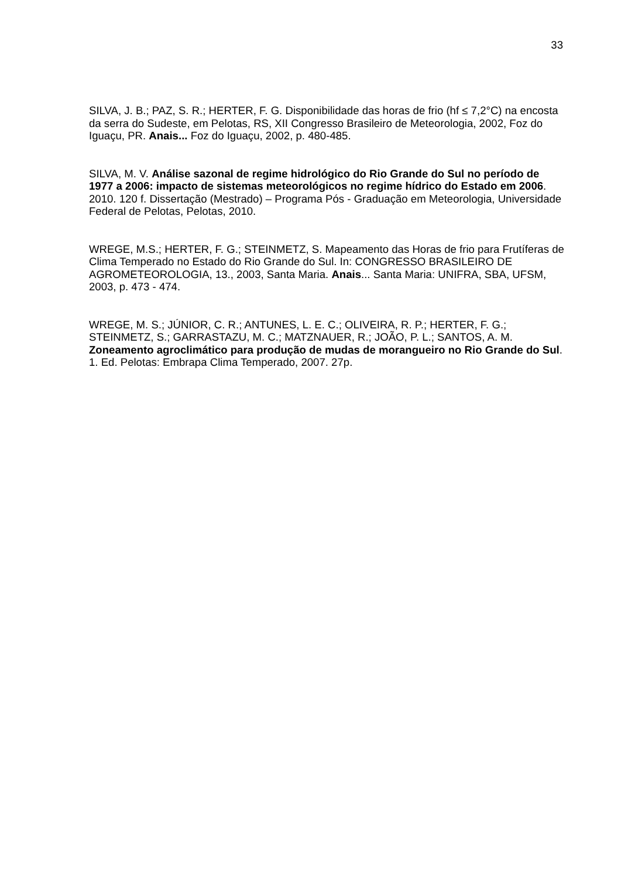33
SILVA, J. B.; PAZ, S. R.; HERTER, F. G. Disponibilidade das horas de frio (hf ≤ 7,2°C) na encosta da serra do Sudeste, em Pelotas, RS, XII Congresso Brasileiro de Meteorologia, 2002, Foz do Iguaçu, PR. Anais... Foz do Iguaçu, 2002, p. 480-485.
SILVA, M. V. Análise sazonal de regime hidrológico do Rio Grande do Sul no período de 1977 a 2006: impacto de sistemas meteorológicos no regime hídrico do Estado em 2006. 2010. 120 f. Dissertação (Mestrado) – Programa Pós - Graduação em Meteorologia, Universidade Federal de Pelotas, Pelotas, 2010.
WREGE, M.S.; HERTER, F. G.; STEINMETZ, S. Mapeamento das Horas de frio para Frutíferas de Clima Temperado no Estado do Rio Grande do Sul. In: CONGRESSO BRASILEIRO DE AGROMETEOROLOGIA, 13., 2003, Santa Maria. Anais... Santa Maria: UNIFRA, SBA, UFSM, 2003, p. 473 - 474.
WREGE, M. S.; JÚNIOR, C. R.; ANTUNES, L. E. C.; OLIVEIRA, R. P.; HERTER, F. G.; STEINMETZ, S.; GARRASTAZU, M. C.; MATZNAUER, R.; JOÃO, P. L.; SANTOS, A. M. Zoneamento agroclimático para produção de mudas de morangueiro no Rio Grande do Sul. 1. Ed. Pelotas: Embrapa Clima Temperado, 2007. 27p.